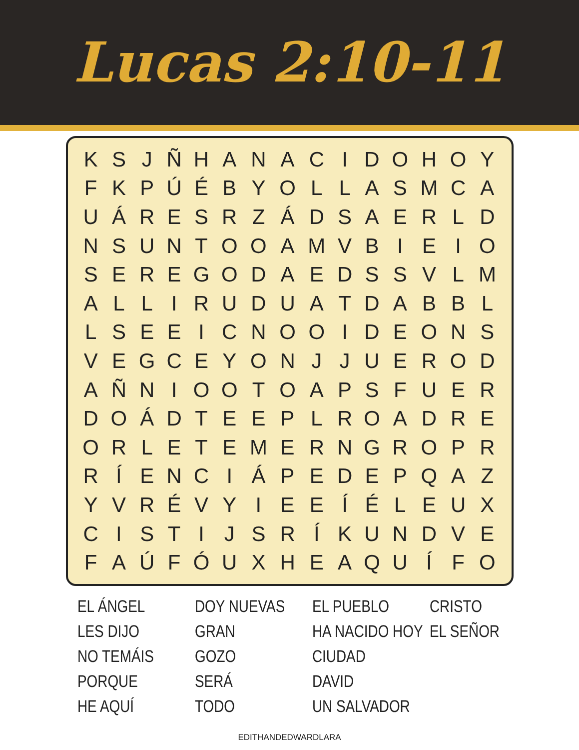Lucas 2:10-11
| K | S | J | Ñ | H | A | N | A | C | I | D | O | H | O | Y |
| F | K | P | Ú | É | B | Y | O | L | L | A | S | M | C | A |
| U | Á | R | E | S | R | Z | Á | D | S | A | E | R | L | D |
| N | S | U | N | T | O | O | A | M | V | B | I | E | I | O |
| S | E | R | E | G | O | D | A | E | D | S | S | V | L | M |
| A | L | L | I | R | U | D | U | A | T | D | A | B | B | L |
| L | S | E | E | I | C | N | O | O | I | D | E | O | N | S |
| V | E | G | C | E | Y | O | N | J | J | U | E | R | O | D |
| A | Ñ | N | I | O | O | T | O | A | P | S | F | U | E | R |
| D | O | Á | D | T | E | E | P | L | R | O | A | D | R | E |
| O | R | L | E | T | E | M | E | R | N | G | R | O | P | R |
| R | Í | E | N | C | I | Á | P | E | D | E | P | Q | A | Z |
| Y | V | R | É | V | Y | I | E | E | Í | É | L | E | U | X |
| C | I | S | T | I | J | S | R | Í | K | U | N | D | V | E |
| F | A | Ú | F | Ó | U | X | H | E | A | Q | U | Í | F | O |
EL ÁNGEL
LES DIJO
NO TEMÁIS
PORQUE
HE AQUÍ
DOY NUEVAS
GRAN
GOZO
SERÁ
TODO
EL PUEBLO
HA NACIDO HOY
CIUDAD
DAVID
UN SALVADOR
CRISTO
EL SEÑOR
EDITHANDEDWARDLARA